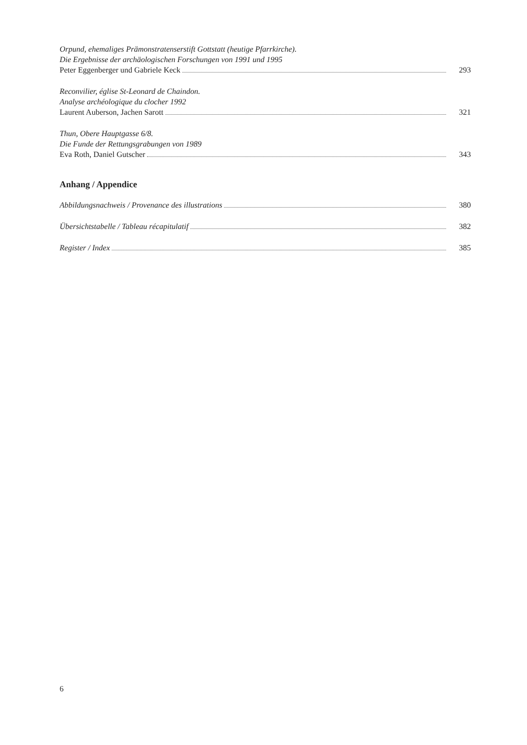Orpund, ehemaliges Prämonstratenserstift Gottstatt (heutige Pfarrkirche).
Die Ergebnisse der archäologischen Forschungen von 1991 und 1995
Peter Eggenberger und Gabriele Keck 293
Reconvilier, église St-Leonard de Chaindon.
Analyse archéologique du clocher 1992
Laurent Auberson, Jachen Sarott 321
Thun, Obere Hauptgasse 6/8.
Die Funde der Rettungsgrabungen von 1989
Eva Roth, Daniel Gutscher 343
Anhang / Appendice
Abbildungsnachweis / Provenance des illustrations 380
Übersichtstabelle / Tableau récapitulatif 382
Register / Index 385
6